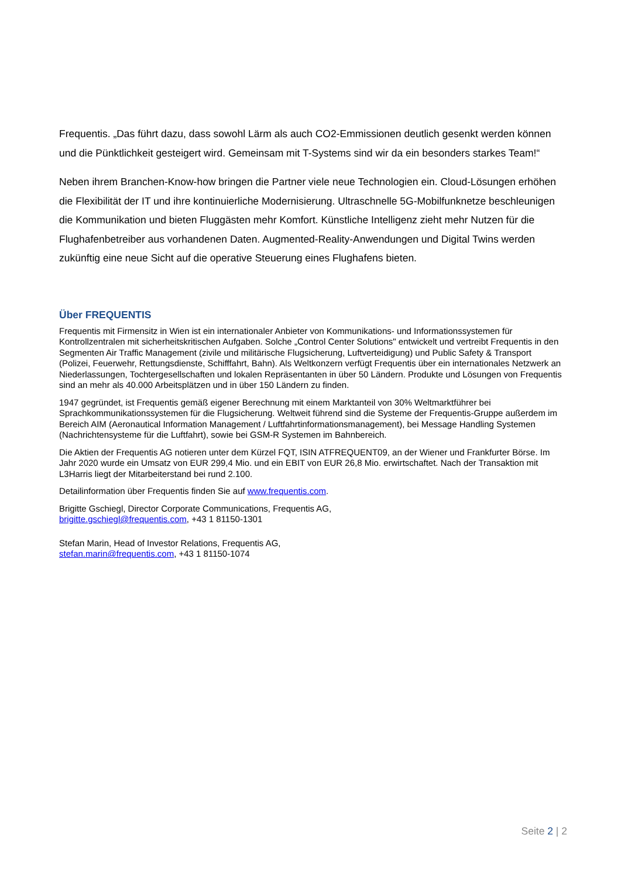Frequentis. „Das führt dazu, dass sowohl Lärm als auch CO2-Emmissionen deutlich gesenkt werden können und die Pünktlichkeit gesteigert wird. Gemeinsam mit T-Systems sind wir da ein besonders starkes Team!“
Neben ihrem Branchen-Know-how bringen die Partner viele neue Technologien ein. Cloud-Lösungen erhöhen die Flexibilität der IT und ihre kontinuierliche Modernisierung. Ultraschnelle 5G-Mobilfunknetze beschleunigen die Kommunikation und bieten Fluggästen mehr Komfort. Künstliche Intelligenz zieht mehr Nutzen für die Flughafenbetreiber aus vorhandenen Daten. Augmented-Reality-Anwendungen und Digital Twins werden zukünftig eine neue Sicht auf die operative Steuerung eines Flughafens bieten.
Über FREQUENTIS
Frequentis mit Firmensitz in Wien ist ein internationaler Anbieter von Kommunikations- und Informationssystemen für Kontrollzentralen mit sicherheitskritischen Aufgaben. Solche „Control Center Solutions" entwickelt und vertreibt Frequentis in den Segmenten Air Traffic Management (zivile und militärische Flugsicherung, Luftverteidigung) und Public Safety & Transport (Polizei, Feuerwehr, Rettungsdienste, Schifffahrt, Bahn). Als Weltkonzern verfügt Frequentis über ein internationales Netzwerk an Niederlassungen, Tochtergesellschaften und lokalen Repräsentanten in über 50 Ländern. Produkte und Lösungen von Frequentis sind an mehr als 40.000 Arbeitsplätzen und in über 150 Ländern zu finden.
1947 gegründet, ist Frequentis gemäß eigener Berechnung mit einem Marktanteil von 30% Weltmarktführer bei Sprachkommunikationssystemen für die Flugsicherung. Weltweit führend sind die Systeme der Frequentis-Gruppe außerdem im Bereich AIM (Aeronautical Information Management / Luftfahrtinformationsmanagement), bei Message Handling Systemen (Nachrichtensysteme für die Luftfahrt), sowie bei GSM-R Systemen im Bahnbereich.
Die Aktien der Frequentis AG notieren unter dem Kürzel FQT, ISIN ATFREQUENT09, an der Wiener und Frankfurter Börse. Im Jahr 2020 wurde ein Umsatz von EUR 299,4 Mio. und ein EBIT von EUR 26,8 Mio. erwirtschaftet. Nach der Transaktion mit L3Harris liegt der Mitarbeiterstand bei rund 2.100.
Detailinformation über Frequentis finden Sie auf www.frequentis.com.
Brigitte Gschiegl, Director Corporate Communications, Frequentis AG,
brigitte.gschiegl@frequentis.com, +43 1 81150-1301
Stefan Marin, Head of Investor Relations, Frequentis AG,
stefan.marin@frequentis.com, +43 1 81150-1074
Seite 2 | 2